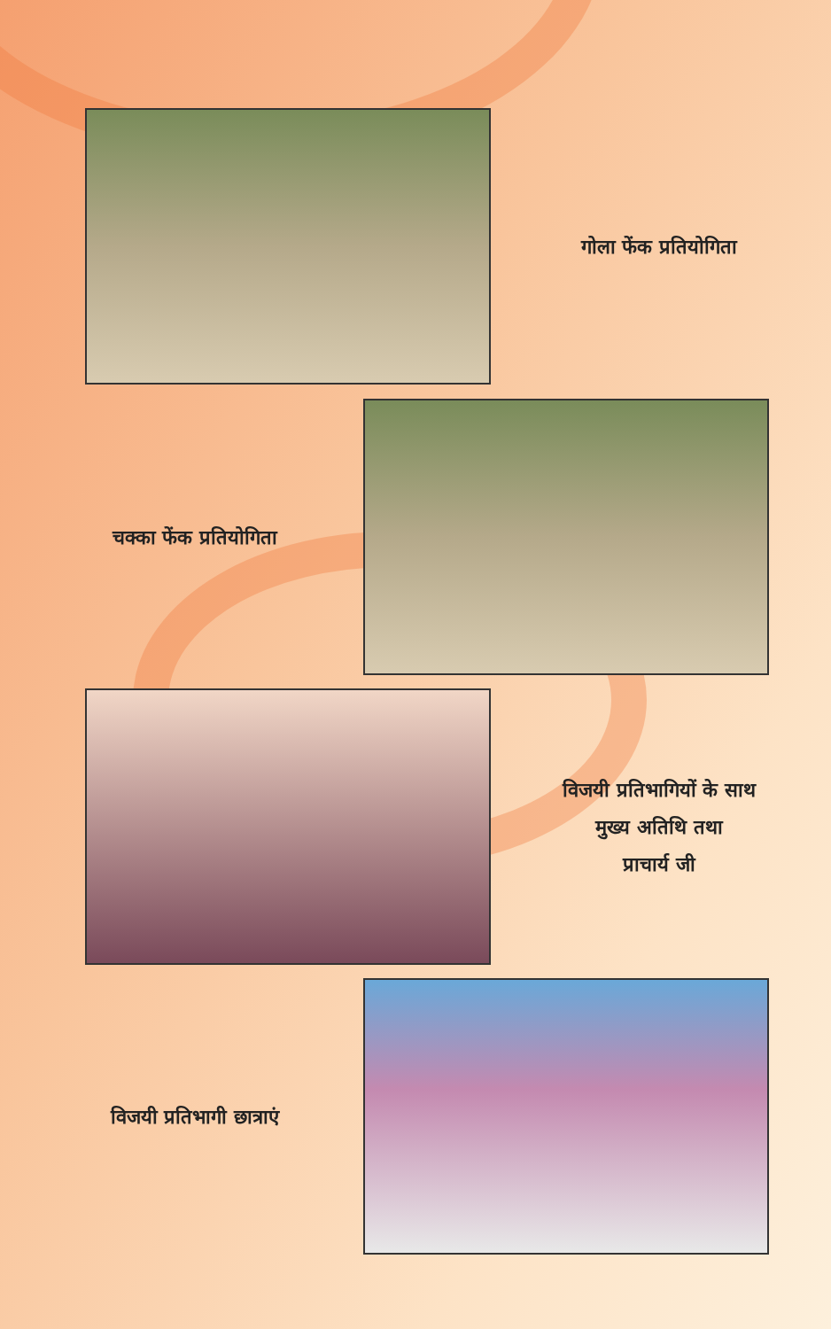गोला फेंक प्रतियोगिता
चक्का फेंक प्रतियोगिता
विजयी प्रतिभागियों के साथ
मुख्य अतिथि तथा
प्राचार्य जी
विजयी प्रतिभागी छात्राएं